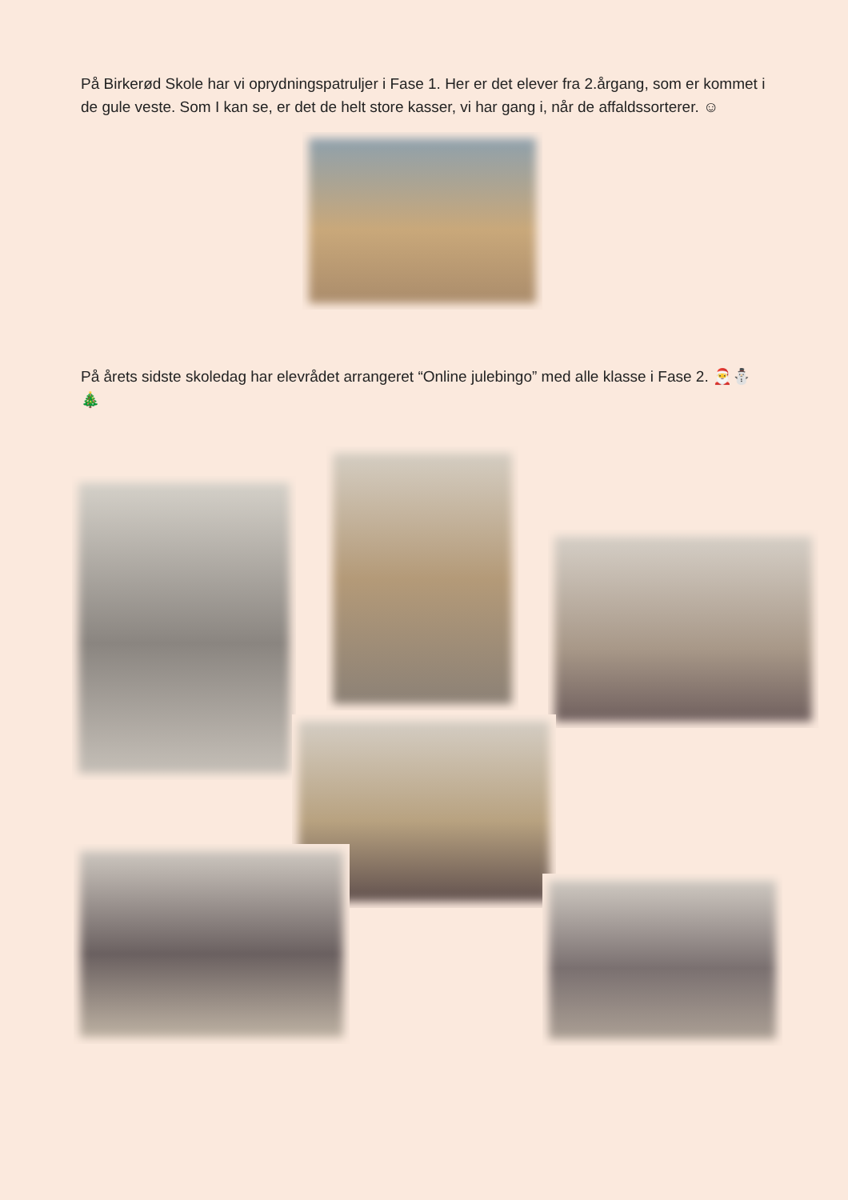På Birkerød Skole har vi oprydningspatruljer i Fase 1. Her er det elever fra 2.årgang, som er kommet i de gule veste. Som I kan se, er det de helt store kasser, vi har gang i, når de affaldssorterer. ☺
På årets sidste skoledag har elevrådet arrangeret “Online julebingo” med alle klasse i Fase 2. 🎅⛄🎄